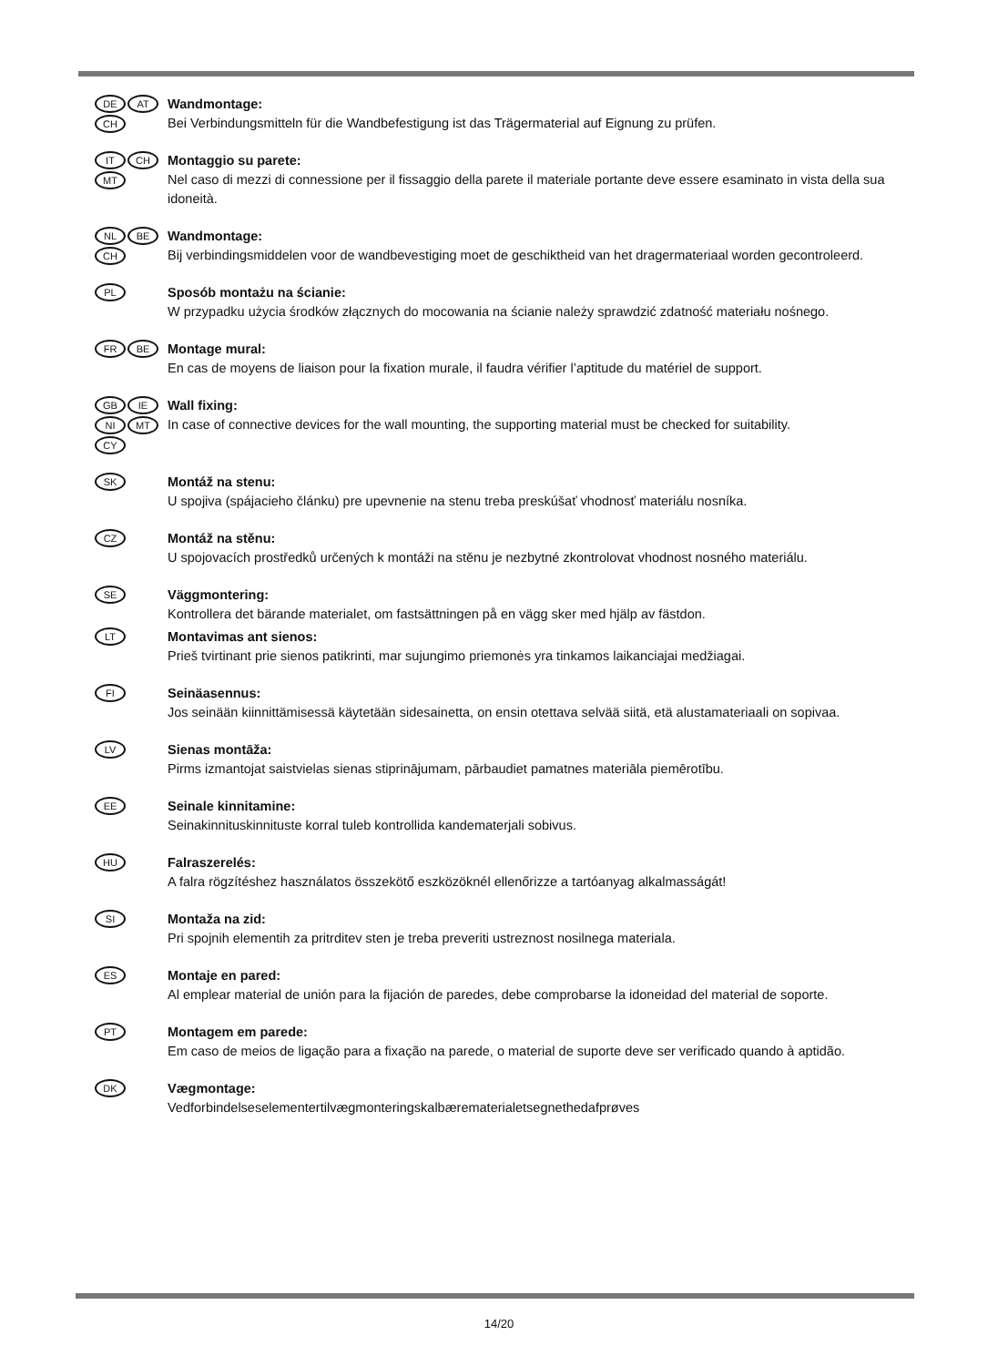DE AT CH
Wandmontage:
Bei Verbindungsmitteln für die Wandbefestigung ist das Trägermaterial auf Eignung zu prüfen.
IT CH MT
Montaggio su parete:
Nel caso di mezzi di connessione per il fissaggio della parete il materiale portante deve essere esaminato in vista della sua idoneità.
NL BE CH
Wandmontage:
Bij verbindingsmiddelen voor de wandbevestiging moet de geschiktheid van het dragermateriaal worden gecontroleerd.
PL
Sposób montażu na ścianie:
W przypadku użycia środków złącznych do mocowania na ścianie należy sprawdzić zdatność materiału nośnego.
FR BE
Montage mural:
En cas de moyens de liaison pour la fixation murale, il faudra vérifier l’aptitude du matériel de support.
GB IE NI MT CY
Wall fixing:
In case of connective devices for the wall mounting, the supporting material must be checked for suitability.
SK
Montáž na stenu:
U spojiva (spájacieho článku) pre upevnenie na stenu treba preskúšať vhodnosť materiálu nosníka.
CZ
Montáž na stěnu:
U spojovacích prostředků určených k montáži na stěnu je nezbytné zkontrolovat vhodnost nosného materiálu.
SE
Väggmontering:
Kontrollera det bärande materialet, om fastsättningen på en vägg sker med hjälp av fästdon.
LT
Montavimas ant sienos:
Prieš tvirtinant prie sienos patikrinti, mar sujungimo priemonės yra tinkamos laikanciajai medžiagai.
FI
Seinäasennus:
Jos seinään kiinnittämisessä käytetään sidesainetta, on ensin otettava selvää siitä, etä alustamateriaali on sopivaa.
LV
Sienas montāža:
Pirms izmantojat saistvielas sienas stiprinājumam, pārbaudiet pamatnes materiāla piemērotību.
EE
Seinale kinnitamine:
Seinakinnituskinnituste korral tuleb kontrollida kandematerjali sobivus.
HU
Falraszerelés:
A falra rögzítéshez használatos összekötő eszközöknél ellenőrizze a tartóanyag alkalmasságát!
SI
Montaža na zid:
Pri spojnih elementih za pritrditev sten je treba preveriti ustreznost nosilnega materiala.
ES
Montaje en pared:
Al emplear material de unión para la fijación de paredes, debe comprobarse la idoneidad del material de soporte.
PT
Montagem em parede:
Em caso de meios de ligação para a fixação na parede, o material de suporte deve ser verificado quando à aptidão.
DK
Vægmontage:
Vedforbindelseselementertilvægmonteringskalbærematerialetsegnethedafprøves
14/20